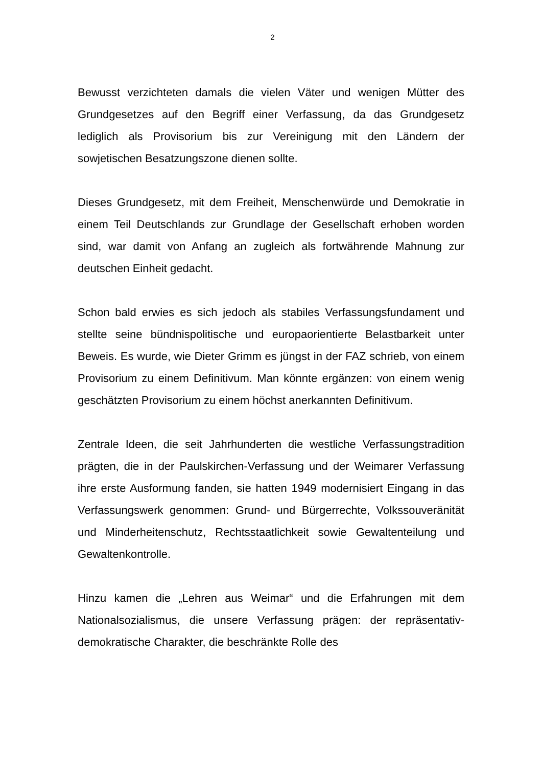2
Bewusst verzichteten damals die vielen Väter und wenigen Mütter des Grundgesetzes auf den Begriff einer Verfassung, da das Grundgesetz lediglich als Provisorium bis zur Vereinigung mit den Ländern der sowjetischen Besatzungszone dienen sollte.
Dieses Grundgesetz, mit dem Freiheit, Menschenwürde und Demokratie in einem Teil Deutschlands zur Grundlage der Gesellschaft erhoben worden sind, war damit von Anfang an zugleich als fortwährende Mahnung zur deutschen Einheit gedacht.
Schon bald erwies es sich jedoch als stabiles Verfassungsfundament und stellte seine bündnispolitische und europaorientierte Belastbarkeit unter Beweis. Es wurde, wie Dieter Grimm es jüngst in der FAZ schrieb, von einem Provisorium zu einem Definitivum. Man könnte ergänzen: von einem wenig geschätzten Provisorium zu einem höchst anerkannten Definitivum.
Zentrale Ideen, die seit Jahrhunderten die westliche Verfassungstradition prägten, die in der Paulskirchen-Verfassung und der Weimarer Verfassung ihre erste Ausformung fanden, sie hatten 1949 modernisiert Eingang in das Verfassungswerk genommen: Grund- und Bürgerrechte, Volkssouveränität und Minderheitenschutz, Rechtsstaatlichkeit sowie Gewaltenteilung und Gewaltenkontrolle.
Hinzu kamen die „Lehren aus Weimar“ und die Erfahrungen mit dem Nationalsozialismus, die unsere Verfassung prägen: der repräsentativ-demokratische Charakter, die beschränkte Rolle des